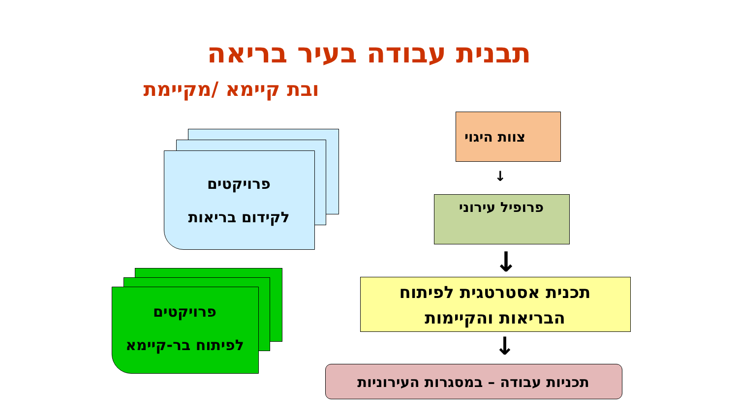תבנית עבודה בעיר בריאה
ובת קיימא /מקיימת
פרויקטים
לקידום בריאות
פרויקטים
לפיתוח בר-קיימא
צוות היגוי
↓
פרופיל עירוני
↓
תכנית אסטרטגית לפיתוח
הבריאות והקיימות
↓
תכניות עבודה – במסגרות העירוניות